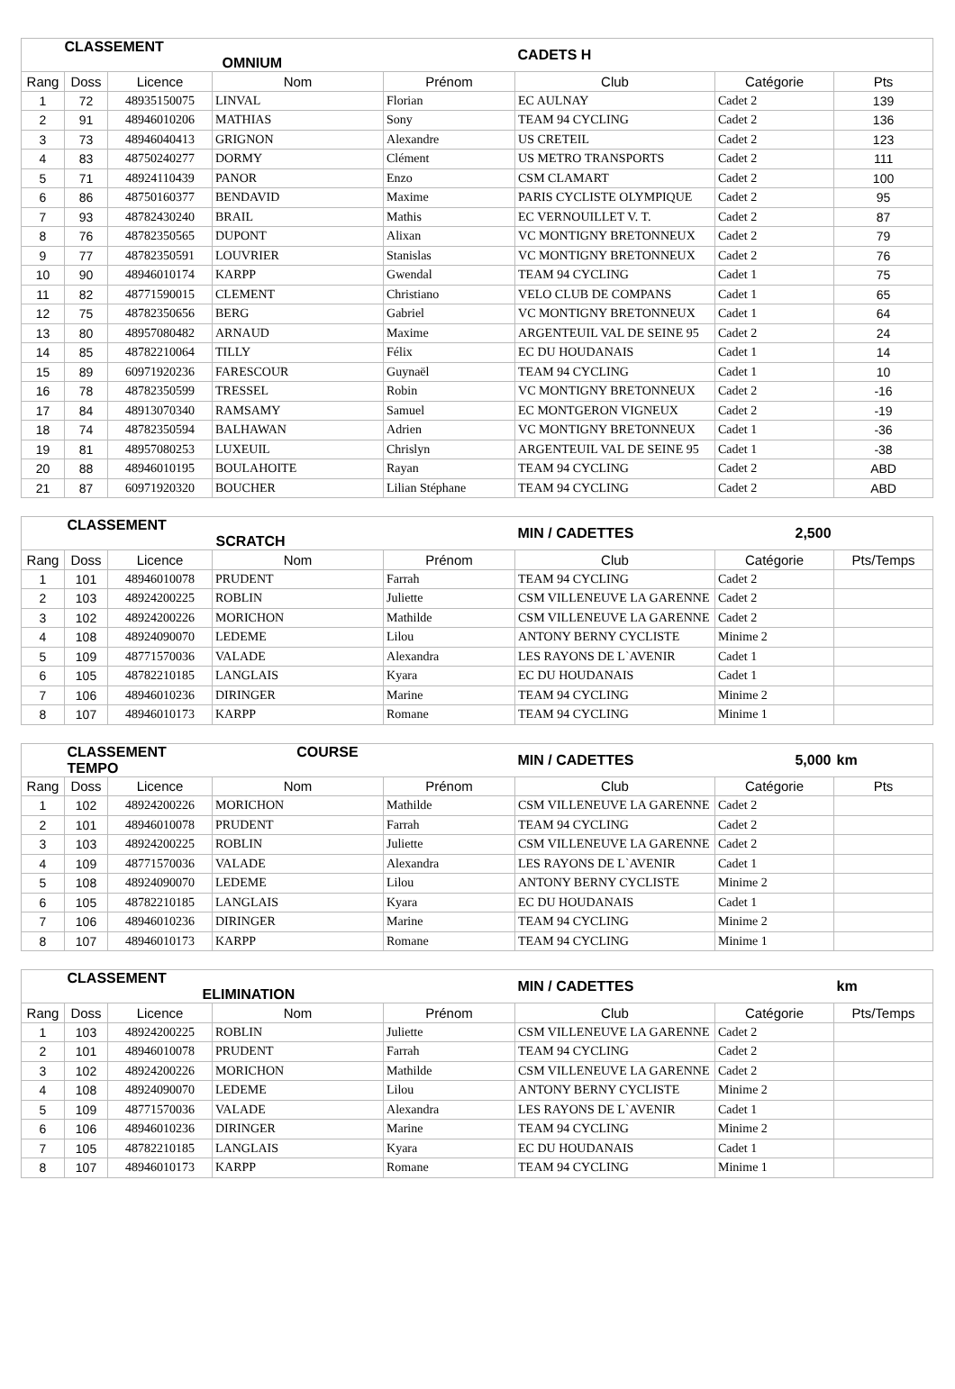| | CLASSEMENT OMNIUM | | | | CADETS H | | |
| Rang | Doss | Licence | Nom | Prénom | Club | Catégorie | Pts |
| 1 | 72 | 48935150075 | LINVAL | Florian | EC AULNAY | Cadet 2 | 139 |
| 2 | 91 | 48946010206 | MATHIAS | Sony | TEAM 94 CYCLING | Cadet 2 | 136 |
| 3 | 73 | 48946040413 | GRIGNON | Alexandre | US CRETEIL | Cadet 2 | 123 |
| 4 | 83 | 48750240277 | DORMY | Clément | US METRO TRANSPORTS | Cadet 2 | 111 |
| 5 | 71 | 48924110439 | PANOR | Enzo | CSM CLAMART | Cadet 2 | 100 |
| 6 | 86 | 48750160377 | BENDAVID | Maxime | PARIS CYCLISTE OLYMPIQUE | Cadet 2 | 95 |
| 7 | 93 | 48782430240 | BRAIL | Mathis | EC VERNOUILLET V. T. | Cadet 2 | 87 |
| 8 | 76 | 48782350565 | DUPONT | Alixan | VC MONTIGNY BRETONNEUX | Cadet 2 | 79 |
| 9 | 77 | 48782350591 | LOUVRIER | Stanislas | VC MONTIGNY BRETONNEUX | Cadet 2 | 76 |
| 10 | 90 | 48946010174 | KARPP | Gwendal | TEAM 94 CYCLING | Cadet 1 | 75 |
| 11 | 82 | 48771590015 | CLEMENT | Christiano | VELO CLUB DE COMPANS | Cadet 1 | 65 |
| 12 | 75 | 48782350656 | BERG | Gabriel | VC MONTIGNY BRETONNEUX | Cadet 1 | 64 |
| 13 | 80 | 48957080482 | ARNAUD | Maxime | ARGENTEUIL VAL DE SEINE 95 | Cadet 2 | 24 |
| 14 | 85 | 48782210064 | TILLY | Félix | EC DU HOUDANAIS | Cadet 1 | 14 |
| 15 | 89 | 60971920236 | FARESCOUR | Guynaël | TEAM 94 CYCLING | Cadet 1 | 10 |
| 16 | 78 | 48782350599 | TRESSEL | Robin | VC MONTIGNY BRETONNEUX | Cadet 2 | -16 |
| 17 | 84 | 48913070340 | RAMSAMY | Samuel | EC MONTGERON VIGNEUX | Cadet 2 | -19 |
| 18 | 74 | 48782350594 | BALHAWAN | Adrien | VC MONTIGNY BRETONNEUX | Cadet 1 | -36 |
| 19 | 81 | 48957080253 | LUXEUIL | Chrislyn | ARGENTEUIL VAL DE SEINE 95 | Cadet 1 | -38 |
| 20 | 88 | 48946010195 | BOULAHOITE | Rayan | TEAM 94 CYCLING | Cadet 2 | ABD |
| 21 | 87 | 60971920320 | BOUCHER | Lilian Stéphane | TEAM 94 CYCLING | Cadet 2 | ABD |
| | CLASSEMENT SCRATCH | | | | MIN / CADETTES | 2,500 | |
| Rang | Doss | Licence | Nom | Prénom | Club | Catégorie | Pts/Temps |
| 1 | 101 | 48946010078 | PRUDENT | Farrah | TEAM 94 CYCLING | Cadet 2 | |
| 2 | 103 | 48924200225 | ROBLIN | Juliette | CSM VILLENEUVE LA GARENNE | Cadet 2 | |
| 3 | 102 | 48924200226 | MORICHON | Mathilde | CSM VILLENEUVE LA GARENNE | Cadet 2 | |
| 4 | 108 | 48924090070 | LEDEME | Lilou | ANTONY BERNY CYCLISTE | Minime 2 | |
| 5 | 109 | 48771570036 | VALADE | Alexandra | LES RAYONS DE L`AVENIR | Cadet 1 | |
| 6 | 105 | 48782210185 | LANGLAIS | Kyara | EC DU HOUDANAIS | Cadet 1 | |
| 7 | 106 | 48946010236 | DIRINGER | Marine | TEAM 94 CYCLING | Minime 2 | |
| 8 | 107 | 48946010173 | KARPP | Romane | TEAM 94 CYCLING | Minime 1 | |
| | CLASSEMENT COURSE TEMPO | | | | MIN / CADETTES | 5,000 | km |
| Rang | Doss | Licence | Nom | Prénom | Club | Catégorie | Pts |
| 1 | 102 | 48924200226 | MORICHON | Mathilde | CSM VILLENEUVE LA GARENNE | Cadet 2 | |
| 2 | 101 | 48946010078 | PRUDENT | Farrah | TEAM 94 CYCLING | Cadet 2 | |
| 3 | 103 | 48924200225 | ROBLIN | Juliette | CSM VILLENEUVE LA GARENNE | Cadet 2 | |
| 4 | 109 | 48771570036 | VALADE | Alexandra | LES RAYONS DE L`AVENIR | Cadet 1 | |
| 5 | 108 | 48924090070 | LEDEME | Lilou | ANTONY BERNY CYCLISTE | Minime 2 | |
| 6 | 105 | 48782210185 | LANGLAIS | Kyara | EC DU HOUDANAIS | Cadet 1 | |
| 7 | 106 | 48946010236 | DIRINGER | Marine | TEAM 94 CYCLING | Minime 2 | |
| 8 | 107 | 48946010173 | KARPP | Romane | TEAM 94 CYCLING | Minime 1 | |
| | CLASSEMENT ELIMINATION | | | | MIN / CADETTES | | km |
| Rang | Doss | Licence | Nom | Prénom | Club | Catégorie | Pts/Temps |
| 1 | 103 | 48924200225 | ROBLIN | Juliette | CSM VILLENEUVE LA GARENNE | Cadet 2 | |
| 2 | 101 | 48946010078 | PRUDENT | Farrah | TEAM 94 CYCLING | Cadet 2 | |
| 3 | 102 | 48924200226 | MORICHON | Mathilde | CSM VILLENEUVE LA GARENNE | Cadet 2 | |
| 4 | 108 | 48924090070 | LEDEME | Lilou | ANTONY BERNY CYCLISTE | Minime 2 | |
| 5 | 109 | 48771570036 | VALADE | Alexandra | LES RAYONS DE L`AVENIR | Cadet 1 | |
| 6 | 106 | 48946010236 | DIRINGER | Marine | TEAM 94 CYCLING | Minime 2 | |
| 7 | 105 | 48782210185 | LANGLAIS | Kyara | EC DU HOUDANAIS | Cadet 1 | |
| 8 | 107 | 48946010173 | KARPP | Romane | TEAM 94 CYCLING | Minime 1 | |